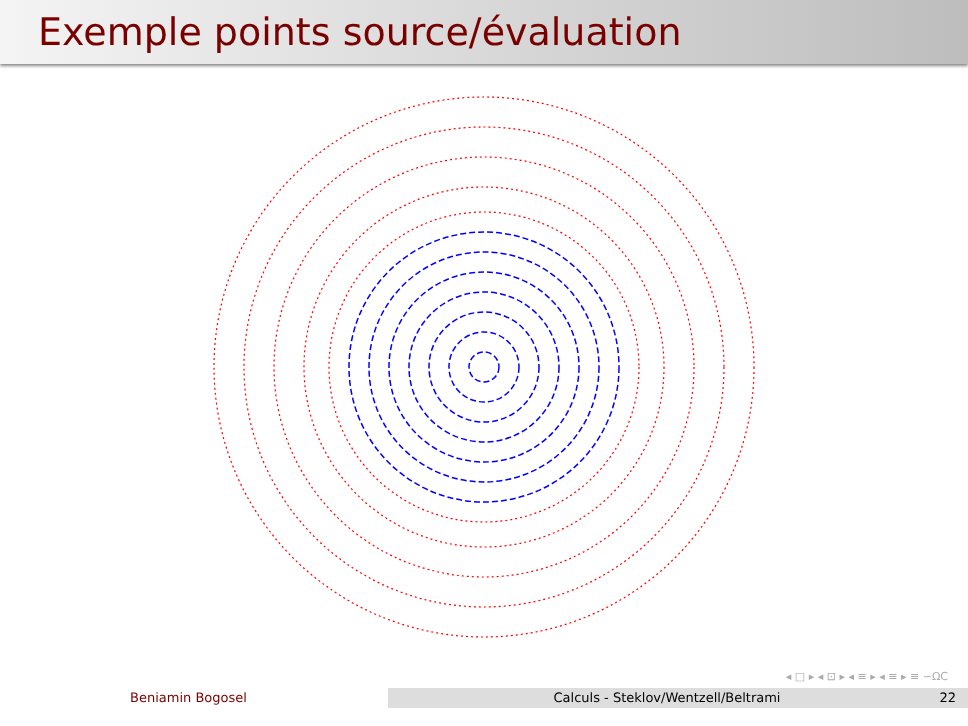Exemple points source/évaluation
◂ □ ▸ ◂ ⊡ ▸ ◂ ≡ ▸ ◂ ≡ ▸ ≡ ∽ΩC
Beniamin Bogosel Calculs - Steklov/Wentzell/Beltrami
22